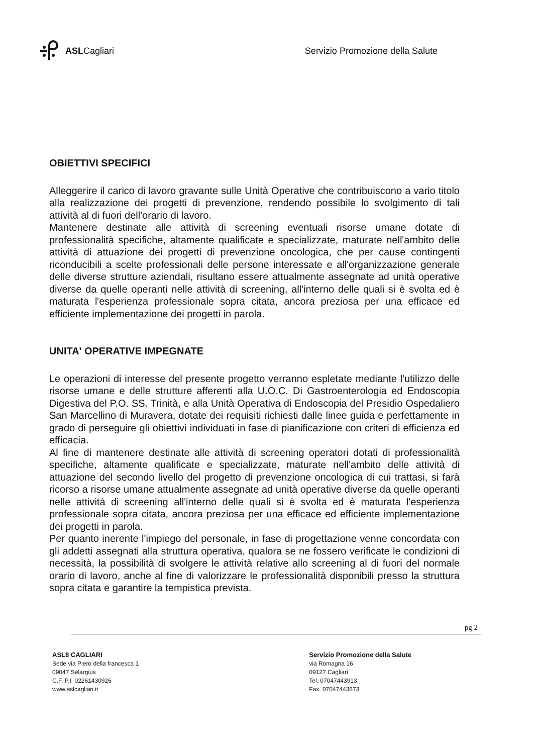ASLCagliari
Servizio Promozione della Salute
OBIETTIVI SPECIFICI
Alleggerire il carico di lavoro gravante sulle Unità Operative che contribuiscono a vario titolo alla realizzazione dei progetti di prevenzione, rendendo possibile lo svolgimento di tali attività al di fuori dell'orario di lavoro.
Mantenere destinate alle attività di screening eventuali risorse umane dotate di professionalità specifiche, altamente qualificate e specializzate, maturate nell'ambito delle attività di attuazione dei progetti di prevenzione oncologica, che per cause contingenti riconducibili a scelte professionali delle persone interessate e all'organizzazione generale delle diverse strutture aziendali, risultano essere attualmente assegnate ad unità operative diverse da quelle operanti nelle attività di screening, all'interno delle quali si è svolta ed è maturata l'esperienza professionale sopra citata, ancora preziosa per una efficace ed efficiente implementazione dei progetti in parola.
UNITA' OPERATIVE IMPEGNATE
Le operazioni di interesse del presente progetto verranno espletate mediante l'utilizzo delle risorse umane e delle strutture afferenti alla U.O.C. Di Gastroenterologia ed Endoscopia Digestiva del P.O. SS. Trinità, e alla Unità Operativa di Endoscopia del Presidio Ospedaliero San Marcellino di Muravera, dotate dei requisiti richiesti dalle linee guida e perfettamente in grado di perseguire gli obiettivi individuati in fase di pianificazione con criteri di efficienza ed efficacia.
Al fine di mantenere destinate alle attività di screening operatori dotati di professionalità specifiche, altamente qualificate e specializzate, maturate nell'ambito delle attività di attuazione del secondo livello del progetto di prevenzione oncologica di cui trattasi, si farà ricorso a risorse umane attualmente assegnate ad unità operative diverse da quelle operanti nelle attività di screening all'interno delle quali si è svolta ed è maturata l'esperienza professionale sopra citata, ancora preziosa per una efficace ed efficiente implementazione dei progetti in parola.
Per quanto inerente l'impiego del personale, in fase di progettazione venne concordata con gli addetti assegnati alla struttura operativa, qualora se ne fossero verificate le condizioni di necessità, la possibilità di svolgere le attività relative allo screening al di fuori del normale orario di lavoro, anche al fine di valorizzare le professionalità disponibili presso la struttura sopra citata e garantire la tempistica prevista.
pg 2
ASL8 CAGLIARI
Sede via Piero della francesca 1
09047 Selargius
C.F. P.I. 02261430926
www.aslcagliari.it
Servizio Promozione della Salute
via Romagna 16
09127 Cagliari
Tel. 07047443913
Fax. 07047443873